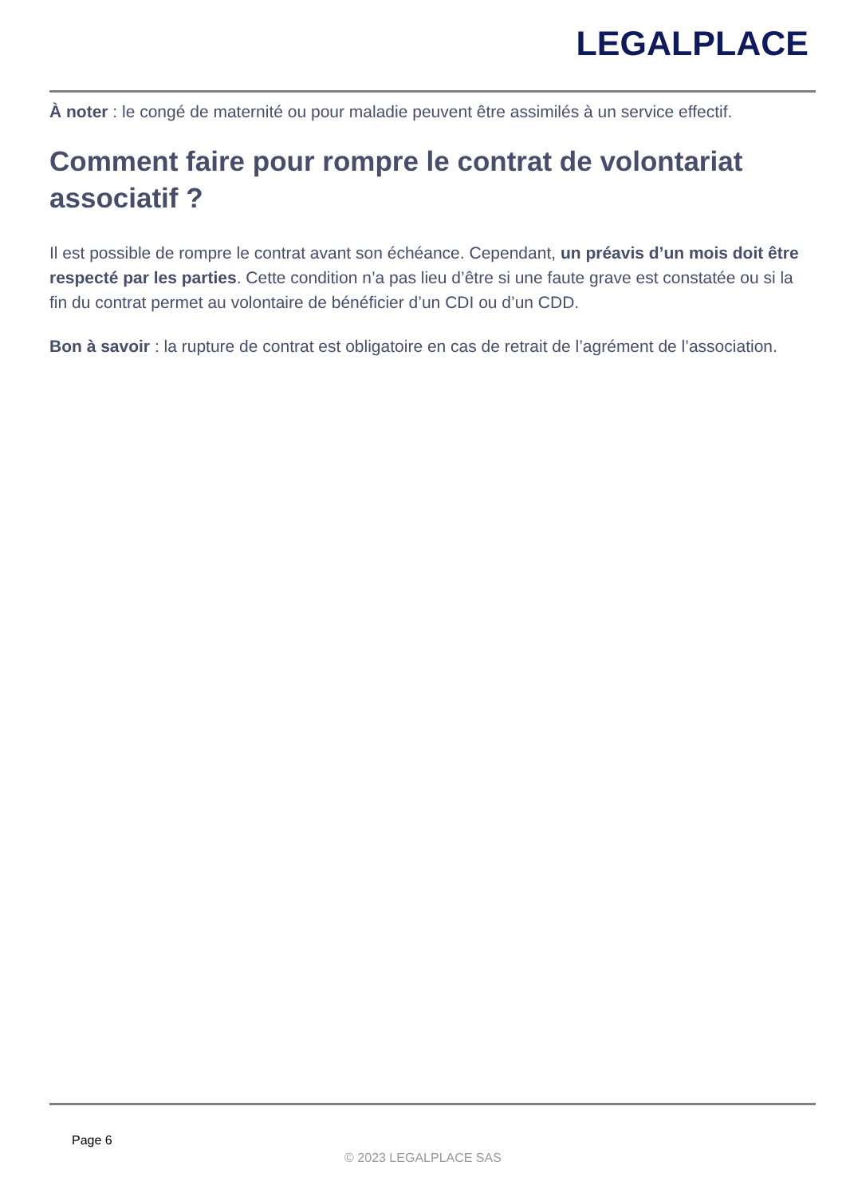LEGALPLACE
À noter : le congé de maternité ou pour maladie peuvent être assimilés à un service effectif.
Comment faire pour rompre le contrat de volontariat associatif ?
Il est possible de rompre le contrat avant son échéance. Cependant, un préavis d’un mois doit être respecté par les parties. Cette condition n’a pas lieu d’être si une faute grave est constatée ou si la fin du contrat permet au volontaire de bénéficier d’un CDI ou d’un CDD.
Bon à savoir : la rupture de contrat est obligatoire en cas de retrait de l’agrément de l’association.
Page 6
© 2023 LEGALPLACE SAS